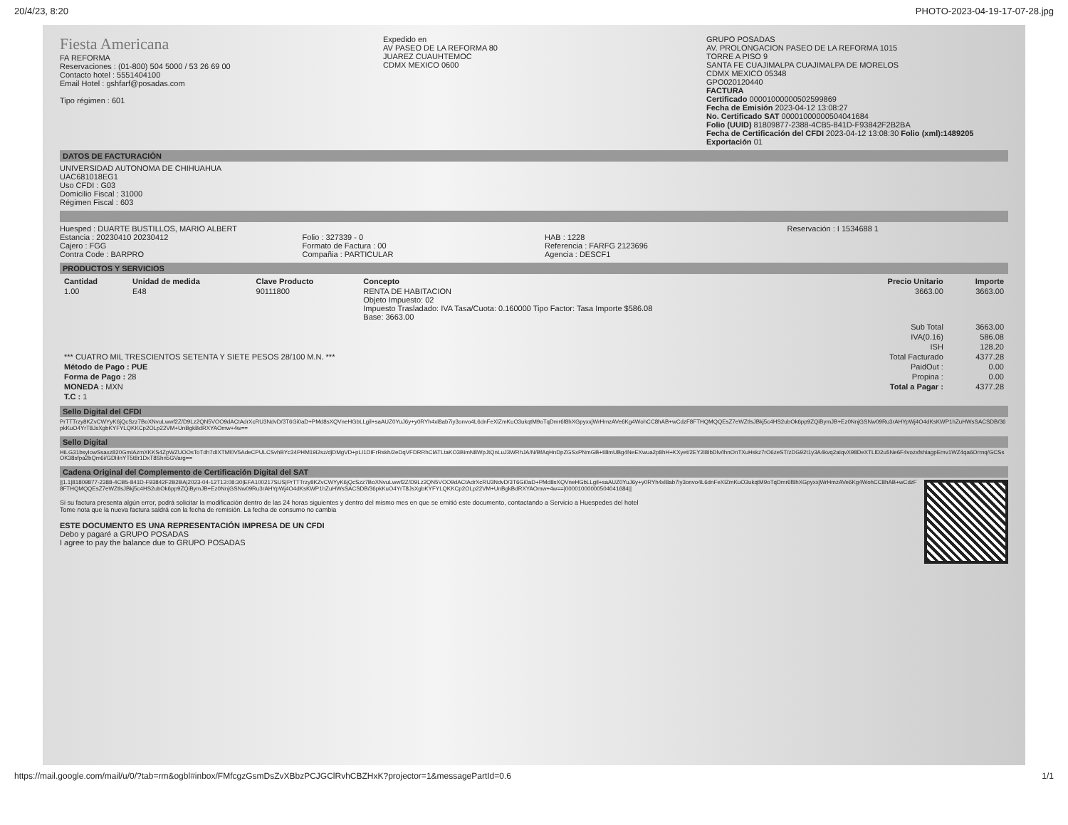20/4/23, 8:20 PHOTO-2023-04-19-17-07-28.jpg
Fiesta Americana
FA REFORMA
Reservaciones : (01-800) 504 5000 / 53 26 69 00
Contacto hotel : 5551404100
Email Hotel : gshfarf@posadas.com
Tipo régimen : 601
Expedido en
AV PASEO DE LA REFORMA 80
JUAREZ CUAUHTEMOC
CDMX MEXICO 0600
GRUPO POSADAS
AV. PROLONGACION PASEO DE LA REFORMA 1015
TORRE A PISO 9
SANTA FE CUAJIMALPA CUAJIMALPA DE MORELOS
CDMX MEXICO 05348
GPO0201204​40
FACTURA
Certificado 00001000000502599869
Fecha de Emisión 2023-04-12 13:08:27
No. Certificado SAT 00001000000504041684
Folio (UUID) 81809877-2388-4CB5-841D-F93842F2B2BA
Fecha de Certificación del CFDI 2023-04-12 13:08:30 Folio (xml):1489205
Exportación 01
DATOS DE FACTURACIÓN
UNIVERSIDAD AUTONOMA DE CHIHUAHUA
UAC681018EG1
Uso CFDI : G03
Domicilio Fiscal : 31000
Régimen Fiscal : 603
Huesped : DUARTE BUSTILLOS, MARIO ALBERT
Estancia : 20230410 20230412
Cajero : FGG
Contra Code : BARPRO
Folio : 327339 - 0
Formato de Factura : 00
Compañia : PARTICULAR
HAB : 1228
Referencia : FARFG 2123696
Agencia : DESCF1
Reservación : I 1534688 1
PRODUCTOS Y SERVICIOS
| Cantidad | Unidad de medida | Clave Producto | Concepto | Precio Unitario | Importe |
| --- | --- | --- | --- | --- | --- |
| 1.00 | E48 | 90111800 | RENTA DE HABITACION Objeto Impuesto: 02 Impuesto Trasladado: IVA Tasa/Cuota: 0.160000 Tipo Factor: Tasa Importe $586.08 Base: 3663.00 | 3663.00 | 3663.00 |
| | | | | Sub Total | 3663.00 |
| | | | | IVA(0.16) | 586.08 |
| | | | | ISH | 128.20 |
| *** CUATRO MIL TRESCIENTOS SETENTA Y SIETE PESOS 28/100 M.N. *** | | | | Total Facturado | 4377.28 |
| Método de Pago : PUE | | | | PaidOut : | 0.00 |
| Forma de Pago : 28 | | | | Propina : | 0.00 |
| MONEDA : MXN | | | | Total a Pagar : | 4377.28 |
| T.C : 1 | | | | | |
Sello Digital del CFDI
PrTTTrzy8KZvCWYyK6jQcSzz7BoXNvuLwwf2Z/D9Lz2QN5VOO9dACtAdrXcRU3NdvD/3T6Gi0aD+PMd8sXQVneHGbLLgil+saAUZ0YuJ6y+y0RYh4xl8ab7iy3onvo4L6dnFeXlZmKuO3ukqtM9oTqDmr6f8hXGpyxxjWrHmzAVe6Kg4WohCC8hAB+wCdzF8FTHQMQQEsZ7eWZtlsJBkj5c4HS2ubOk6pp9ZQiBymJB+Ez0NnjGSNw09Ru3rAHYpWj4O4dKsKWP1hZuHWsSACSDB/36pkKuO4YrT8JsXgbKYFYLQKKCp2OLp22VM+UnBgkBdRXYAOmw+4w==
Sello Digital
HiLG31bsyIowSsaxz820GmIAzmXKKS4ZpWZUOOsToTdh7dIXTMl0V5AdeCPULCSvhBYc34PHM19i2sz/djDMgVD+pLI1DIFrRskh/2eDqVFDRRhClATLtaKO3BimN8WpJtQnLuJ3WRhJA/N/BfAqHnDpZGSxPNmGB+ti8mUBg4NeEXwua2p8hH+KXyet/2EY2i8IbDlv/IhnOnTXuHskz7rO6zeST/zDG92t1y3A4kvq2aIqvX98DeXTLlD2u5Ne6F4vozxfshiagpEmv1WZ4qa6Orrnq/GCSsOK38sfpa2bQm6i/GDliInYT5t8r1DxT8Shn5GVarg==
Cadena Original del Complemento de Certificación Digital del SAT
||1.1|81809877-2388-4CB5-841D-F93842F2B2BA|2023-04-12T13:08:30|EFA100217SUS|PrTTTrzy8KZvCWYyK6jQcSzz7BoXNvuLwwf2Z/D9Lz2QN5VOO9dACtAdrXcRU3NdvD/3T6Gi0aD+PMd8sXQVneHGbLLgil+saAUZ0YuJ6y+y0RYh4xl8ab7iy3onvo4L6dnFeXlZmKuO3ukqtM9oTqDmr6f8hXGpyxxjWrHmzAVe6Kg4WohCC8hAB+wCdzF8FTHQMQQEsZ7eWZtlsJBkj5c4HS2ubOk6pp9ZQiBymJB+Ez0NnjGSNw09Ru3rAHYpWj4O4dKsKWP1hZuHWsSACSDB/36pkKuO4YrT8JsXgbKYFYLQKKCp2OLp22VM+UnBgkBdRXYAOmw+4w==|00001000000504041684||
Si su factura presenta algún error, podrá solicitar la modificación dentro de las 24 horas siguientes y dentro del mismo mes en que se emitió este documento, contactando a Servicio a Huespedes del hotel
Tome nota que la nueva factura saldrá con la fecha de remisión. La fecha de consumo no cambia
ESTE DOCUMENTO ES UNA REPRESENTACIÓN IMPRESA DE UN CFDI
Debo y pagaré a GRUPO POSADAS
I agree to pay the balance due to GRUPO POSADAS
https://mail.google.com/mail/u/0/?tab=rm&ogbl#inbox/FMfcgzGsmDsZvXBbzPCJGClRvhCBZHxK?projector=1&messagePartId=0.6 1/1